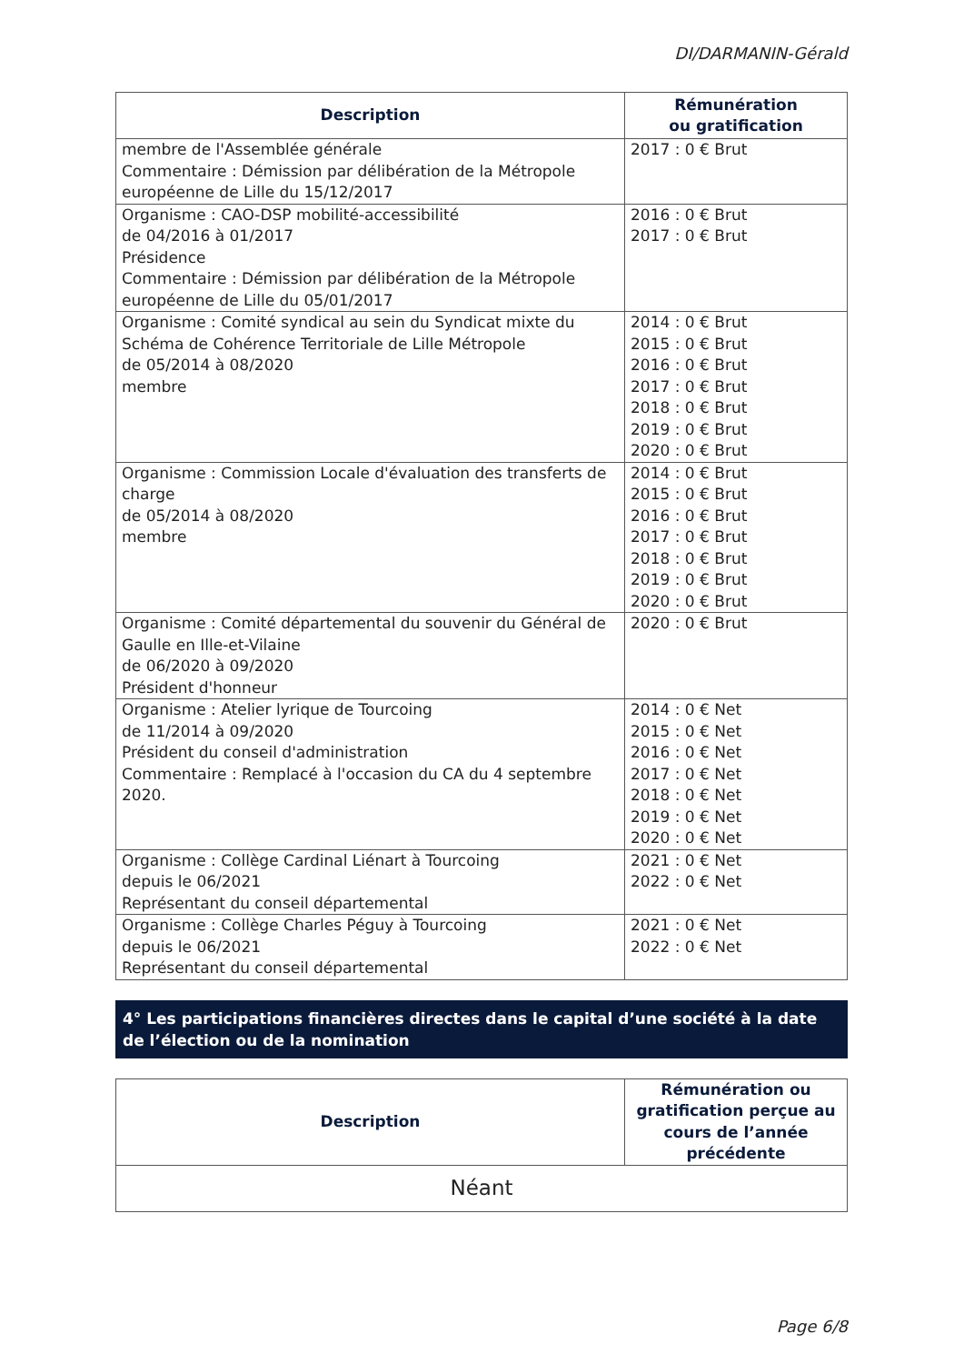DI/DARMANIN-Gérald
| Description | Rémunération ou gratification |
| --- | --- |
| membre de l'Assemblée générale Commentaire : Démission par délibération de la Métropole européenne de Lille du 15/12/2017 | 2017 : 0 € Brut |
| Organisme : CAO-DSP mobilité-accessibilité de 04/2016 à 01/2017 Présidence Commentaire : Démission par délibération de la Métropole européenne de Lille du 05/01/2017 | 2016 : 0 € Brut 2017 : 0 € Brut |
| Organisme : Comité syndical au sein du Syndicat mixte du Schéma de Cohérence Territoriale de Lille Métropole de 05/2014 à 08/2020 membre | 2014 : 0 € Brut 2015 : 0 € Brut 2016 : 0 € Brut 2017 : 0 € Brut 2018 : 0 € Brut 2019 : 0 € Brut 2020 : 0 € Brut |
| Organisme : Commission Locale d'évaluation des transferts de charge de 05/2014 à 08/2020 membre | 2014 : 0 € Brut 2015 : 0 € Brut 2016 : 0 € Brut 2017 : 0 € Brut 2018 : 0 € Brut 2019 : 0 € Brut 2020 : 0 € Brut |
| Organisme : Comité départemental du souvenir du Général de Gaulle en Ille-et-Vilaine de 06/2020 à 09/2020 Président d'honneur | 2020 : 0 € Brut |
| Organisme : Atelier lyrique de Tourcoing de 11/2014 à 09/2020 Président du conseil d'administration Commentaire : Remplacé à l'occasion du CA du 4 septembre 2020. | 2014 : 0 € Net 2015 : 0 € Net 2016 : 0 € Net 2017 : 0 € Net 2018 : 0 € Net 2019 : 0 € Net 2020 : 0 € Net |
| Organisme : Collège Cardinal Liénart à Tourcoing depuis le 06/2021 Représentant du conseil départemental | 2021 : 0 € Net 2022 : 0 € Net |
| Organisme : Collège Charles Péguy à Tourcoing depuis le 06/2021 Représentant du conseil départemental | 2021 : 0 € Net 2022 : 0 € Net |
4° Les participations financières directes dans le capital d’une société à la date de l’élection ou de la nomination
| Description | Rémunération ou gratification perçue au cours de l’année précédente |
| --- | --- |
| Néant | |
Page 6/8